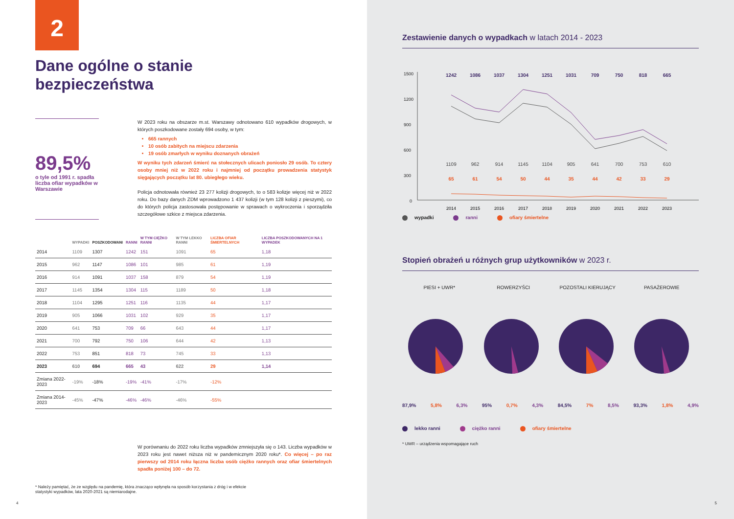2
Dane ogólne o stanie
bezpieczeństwa
89,5%
o tyle od 1991 r. spadła liczba ofiar wypadków w Warszawie
W 2023 roku na obszarze m.st. Warszawy odnotowano 610 wypadków drogowych, w których poszkodowane zostały 694 osoby, w tym:
665 rannych
10 osób zabitych na miejscu zdarzenia
19 osób zmarłych w wyniku doznanych obrażeń
W wyniku tych zdarzeń śmierć na stołecznych ulicach poniosło 29 osób. To cztery osoby mniej niż w 2022 roku i najmniej od początku prowadzenia statystyk sięgających początku lat 80. ubiegłego wieku.
Policja odnotowała również 23 277 kolizji drogowych, to o 583 kolizje więcej niż w 2022 roku. Do bazy danych ZDM wprowadzono 1 437 kolizji (w tym 128 kolizji z pieszymi), co do których policja zastosowała postępowanie w sprawach o wykroczenia i sporządziła szczegółowe szkice z miejsca zdarzenia.
| | WYPADKI | POSZKODOWANI | RANNI | W TYM CIĘŻKO RANNI | W TYM LEKKO RANNI | LICZBA OFIAR ŚMIERTELNYCH | LICZBA POSZKODOWANYCH NA 1 WYPADEK |
| --- | --- | --- | --- | --- | --- | --- | --- |
| 2014 | 1109 | 1307 | 1242 | 151 | 1091 | 65 | 1,18 |
| 2015 | 962 | 1147 | 1086 | 101 | 985 | 61 | 1,19 |
| 2016 | 914 | 1091 | 1037 | 158 | 879 | 54 | 1,19 |
| 2017 | 1145 | 1354 | 1304 | 115 | 1189 | 50 | 1,18 |
| 2018 | 1104 | 1295 | 1251 | 116 | 1135 | 44 | 1,17 |
| 2019 | 905 | 1066 | 1031 | 102 | 929 | 35 | 1,17 |
| 2020 | 641 | 753 | 709 | 66 | 643 | 44 | 1,17 |
| 2021 | 700 | 792 | 750 | 106 | 644 | 42 | 1,13 |
| 2022 | 753 | 851 | 818 | 73 | 745 | 33 | 1,13 |
| 2023 | 610 | 694 | 665 | 43 | 622 | 29 | 1,14 |
| Zmiana 2022-2023 | -19% | -18% | -19% | -41% | -17% | -12% | |
| Zmiana 2014-2023 | -45% | -47% | -46% | -46% | -46% | -55% | |
W porównaniu do 2022 roku liczba wypadków zmniejszyła się o 143. Liczba wypadków w 2023 roku jest nawet niższa niż w pandemicznym 2020 roku*. Co więcej – po raz pierwszy od 2014 roku łączna liczba osób ciężko rannych oraz ofiar śmiertelnych spadła poniżej 100 – do 72.
* Należy pamiętać, że ze względu na pandemię, która znacząco wpłynęła na sposób korzystania z dróg i w efekcie statystyki wypadków, lata 2020-2021 są niemiarodajne.
4
Zestawienie danych o wypadkach w latach 2014 - 2023
1500
1200
900
600
300
0
1242
1086
1037
1304
1251
1031
709
750
818
665
1109
962
914
1145
1104
905
641
700
753
610
65
61
54
50
44
35
44
42
33
29
2014
2015
2016
2017
2018
2019
2020
2021
2022
2023
wypadki ranni ofiary śmiertelne
Stopień obrażeń u różnych grup użytkowników w 2023 r.
PIESI + UWR* ROWERZYŚCI POZOSTALI KIERUJĄCY PASAŻEROWIE
87,9% 5,8% 6,3% 95% 0,7% 4,3% 84,5% 7% 8,5% 93,3% 1,8% 4,9%
lekko ranni ciężko ranni ofiary śmiertelne
* UWR – urządzenia wspomagające ruch
5